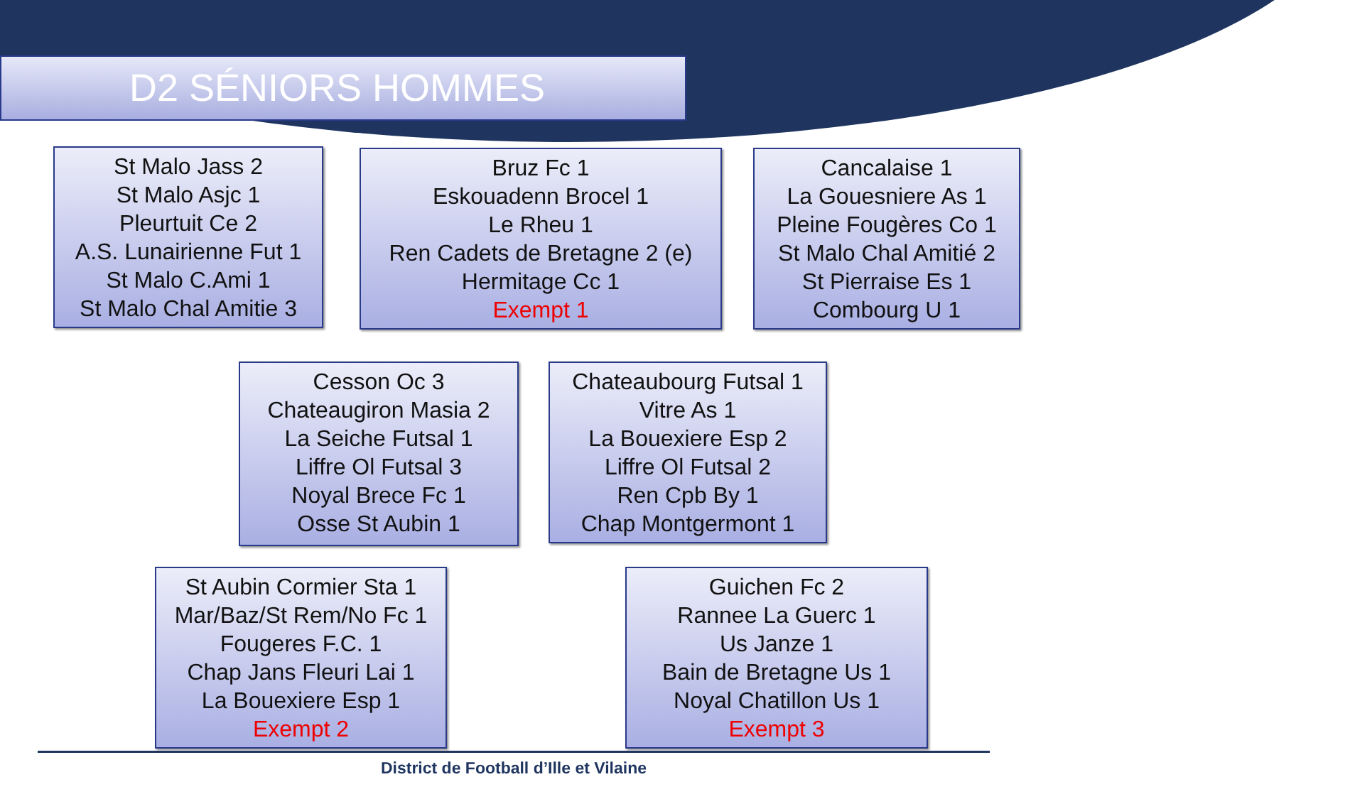D2 SÉNIORS HOMMES
St Malo Jass 2
St Malo Asjc 1
Pleurtuit Ce 2
A.S. Lunairienne Fut 1
St Malo C.Ami 1
St Malo Chal Amitie 3
Bruz Fc 1
Eskouadenn Brocel 1
Le Rheu 1
Ren Cadets de Bretagne 2 (e)
Hermitage Cc 1
Exempt 1
Cancalaise 1
La Gouesniere As 1
Pleine Fougères Co 1
St Malo Chal Amitié 2
St Pierraise Es 1
Combourg U 1
Cesson Oc 3
Chateaugiron Masia 2
La Seiche Futsal 1
Liffre Ol Futsal 3
Noyal Brece Fc 1
Osse St Aubin 1
Chateaubourg Futsal 1
Vitre As 1
La Bouexiere Esp 2
Liffre Ol Futsal 2
Ren Cpb By 1
Chap Montgermont 1
St Aubin Cormier Sta 1
Mar/Baz/St Rem/No Fc 1
Fougeres F.C. 1
Chap Jans Fleuri Lai 1
La Bouexiere Esp 1
Exempt 2
Guichen Fc 2
Rannee La Guerc 1
Us Janze 1
Bain de Bretagne Us 1
Noyal Chatillon Us 1
Exempt 3
District de Football d’Ille et Vilaine